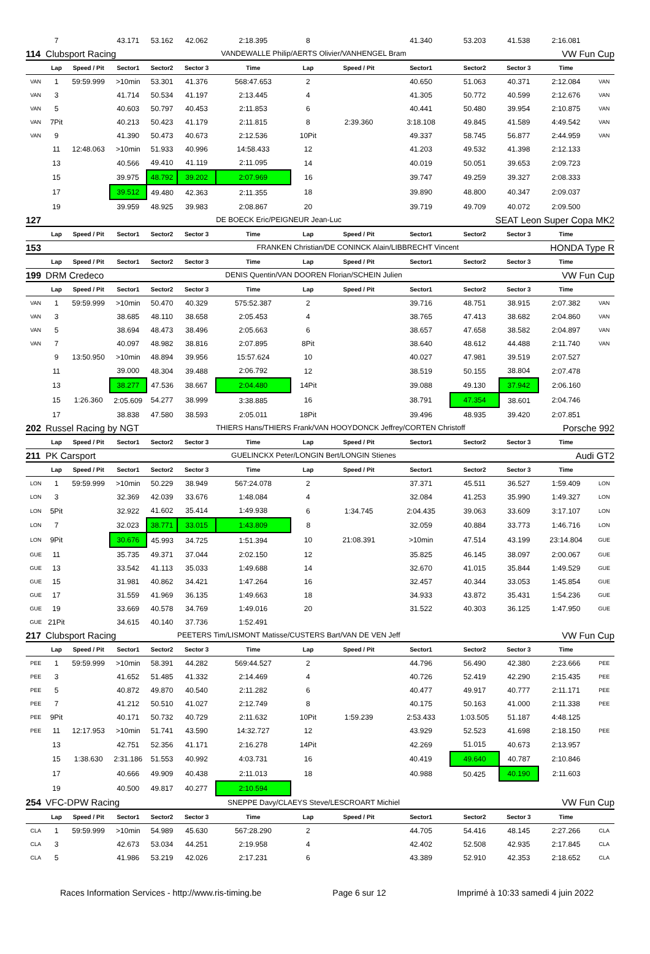| | 7 | | 43.171 | 53.162 | 42.062 | 2:18.395 | 8 | | 41.340 | 53.203 | 41.538 | 2:16.081 | |
| 114 | Clubsport Racing | | | | VANDEWALLE Philip/AERTS Olivier/VANHENGEL Bram | | | | | VW Fun Cup | | | |
| | Lap | Speed / Pit | Sector1 | Sector2 | Sector 3 | Time | Lap | Speed / Pit | Sector1 | Sector2 | Sector 3 | Time | |
| VAN | 1 | 59:59.999 | >10min | 53.301 | 41.376 | 568:47.653 | 2 | | 40.650 | 51.063 | 40.371 | 2:12.084 | VAN |
| VAN | 3 | | 41.714 | 50.534 | 41.197 | 2:13.445 | 4 | | 41.305 | 50.772 | 40.599 | 2:12.676 | VAN |
| VAN | 5 | | 40.603 | 50.797 | 40.453 | 2:11.853 | 6 | | 40.441 | 50.480 | 39.954 | 2:10.875 | VAN |
| VAN | 7Pit | | 40.213 | 50.423 | 41.179 | 2:11.815 | 8 | 2:39.360 | 3:18.108 | 49.845 | 41.589 | 4:49.542 | VAN |
| VAN | 9 | | 41.390 | 50.473 | 40.673 | 2:12.536 | 10Pit | | 49.337 | 58.745 | 56.877 | 2:44.959 | VAN |
| | 11 | 12:48.063 | >10min | 51.933 | 40.996 | 14:58.433 | 12 | | 41.203 | 49.532 | 41.398 | 2:12.133 | |
| | 13 | | 40.566 | 49.410 | 41.119 | 2:11.095 | 14 | | 40.019 | 50.051 | 39.653 | 2:09.723 | |
| | 15 | | 39.975 | 48.792 | 39.202 | 2:07.969 | 16 | | 39.747 | 49.259 | 39.327 | 2:08.333 | |
| | 17 | | 39.512 | 49.480 | 42.363 | 2:11.355 | 18 | | 39.890 | 48.800 | 40.347 | 2:09.037 | |
| | 19 | | 39.959 | 48.925 | 39.983 | 2:08.867 | 20 | | 39.719 | 49.709 | 40.072 | 2:09.500 | |
| 127 | | | | | | DE BOECK Eric/PEIGNEUR Jean-Luc | | | | SEAT Leon Super Copa MK2 | | | |
| | Lap | Speed / Pit | Sector1 | Sector2 | Sector 3 | Time | Lap | Speed / Pit | Sector1 | Sector2 | Sector 3 | Time | |
| 153 | | | | | | FRANKEN Christian/DE CONINCK Alain/LIBBRECHT Vincent | | | | | HONDA Type R | | |
| | Lap | Speed / Pit | Sector1 | Sector2 | Sector 3 | Time | Lap | Speed / Pit | Sector1 | Sector2 | Sector 3 | Time | |
| 199 | DRM Credeco | | | | DENIS Quentin/VAN DOOREN Florian/SCHEIN Julien | | | | | VW Fun Cup | | | |
| | Lap | Speed / Pit | Sector1 | Sector2 | Sector 3 | Time | Lap | Speed / Pit | Sector1 | Sector2 | Sector 3 | Time | |
| VAN | 1 | 59:59.999 | >10min | 50.470 | 40.329 | 575:52.387 | 2 | | 39.716 | 48.751 | 38.915 | 2:07.382 | VAN |
| VAN | 3 | | 38.685 | 48.110 | 38.658 | 2:05.453 | 4 | | 38.765 | 47.413 | 38.682 | 2:04.860 | VAN |
| VAN | 5 | | 38.694 | 48.473 | 38.496 | 2:05.663 | 6 | | 38.657 | 47.658 | 38.582 | 2:04.897 | VAN |
| VAN | 7 | | 40.097 | 48.982 | 38.816 | 2:07.895 | 8Pit | | 38.640 | 48.612 | 44.488 | 2:11.740 | VAN |
| | 9 | 13:50.950 | >10min | 48.894 | 39.956 | 15:57.624 | 10 | | 40.027 | 47.981 | 39.519 | 2:07.527 | |
| | 11 | | 39.000 | 48.304 | 39.488 | 2:06.792 | 12 | | 38.519 | 50.155 | 38.804 | 2:07.478 | |
| | 13 | | 38.277 | 47.536 | 38.667 | 2:04.480 | 14Pit | | 39.088 | 49.130 | 37.942 | 2:06.160 | |
| | 15 | 1:26.360 | 2:05.609 | 54.277 | 38.999 | 3:38.885 | 16 | | 38.791 | 47.354 | 38.601 | 2:04.746 | |
| | 17 | | 38.838 | 47.580 | 38.593 | 2:05.011 | 18Pit | | 39.496 | 48.935 | 39.420 | 2:07.851 | |
| 202 | Russel Racing by NGT | | | | | THIERS Hans/THIERS Frank/VAN HOOYDONCK Jeffrey/CORTEN Christoff | | | | | | Porsche 992 | |
| | Lap | Speed / Pit | Sector1 | Sector2 | Sector 3 | Time | Lap | Speed / Pit | Sector1 | Sector2 | Sector 3 | Time | |
| 211 | PK Carsport | | | | GUELINCKX Peter/LONGIN Bert/LONGIN Stienes | | | | | Audi GT2 | | | |
| | Lap | Speed / Pit | Sector1 | Sector2 | Sector 3 | Time | Lap | Speed / Pit | Sector1 | Sector2 | Sector 3 | Time | |
| LON | 1 | 59:59.999 | >10min | 50.229 | 38.949 | 567:24.078 | 2 | | 37.371 | 45.511 | 36.527 | 1:59.409 | LON |
| LON | 3 | | 32.369 | 42.039 | 33.676 | 1:48.084 | 4 | | 32.084 | 41.253 | 35.990 | 1:49.327 | LON |
| LON | 5Pit | | 32.922 | 41.602 | 35.414 | 1:49.938 | 6 | 1:34.745 | 2:04.435 | 39.063 | 33.609 | 3:17.107 | LON |
| LON | 7 | | 32.023 | 38.771 | 33.015 | 1:43.809 | 8 | | 32.059 | 40.884 | 33.773 | 1:46.716 | LON |
| LON | 9Pit | | 30.676 | 45.993 | 34.725 | 1:51.394 | 10 | 21:08.391 | >10min | 47.514 | 43.199 | 23:14.804 | GUE |
| GUE | 11 | | 35.735 | 49.371 | 37.044 | 2:02.150 | 12 | | 35.825 | 46.145 | 38.097 | 2:00.067 | GUE |
| GUE | 13 | | 33.542 | 41.113 | 35.033 | 1:49.688 | 14 | | 32.670 | 41.015 | 35.844 | 1:49.529 | GUE |
| GUE | 15 | | 31.981 | 40.862 | 34.421 | 1:47.264 | 16 | | 32.457 | 40.344 | 33.053 | 1:45.854 | GUE |
| GUE | 17 | | 31.559 | 41.969 | 36.135 | 1:49.663 | 18 | | 34.933 | 43.872 | 35.431 | 1:54.236 | GUE |
| GUE | 19 | | 33.669 | 40.578 | 34.769 | 1:49.016 | 20 | | 31.522 | 40.303 | 36.125 | 1:47.950 | GUE |
| GUE | 21Pit | | 34.615 | 40.140 | 37.736 | 1:52.491 | | | | | | | |
| 217 | Clubsport Racing | | | | PEETERS Tim/LISMONT Matisse/CUSTERS Bart/VAN DE VEN Jeff | | | | | | VW Fun Cup | | |
| | Lap | Speed / Pit | Sector1 | Sector2 | Sector 3 | Time | Lap | Speed / Pit | Sector1 | Sector2 | Sector 3 | Time | |
| PEE | 1 | 59:59.999 | >10min | 58.391 | 44.282 | 569:44.527 | 2 | | 44.796 | 56.490 | 42.380 | 2:23.666 | PEE |
| PEE | 3 | | 41.652 | 51.485 | 41.332 | 2:14.469 | 4 | | 40.726 | 52.419 | 42.290 | 2:15.435 | PEE |
| PEE | 5 | | 40.872 | 49.870 | 40.540 | 2:11.282 | 6 | | 40.477 | 49.917 | 40.777 | 2:11.171 | PEE |
| PEE | 7 | | 41.212 | 50.510 | 41.027 | 2:12.749 | 8 | | 40.175 | 50.163 | 41.000 | 2:11.338 | PEE |
| PEE | 9Pit | | 40.171 | 50.732 | 40.729 | 2:11.632 | 10Pit | 1:59.239 | 2:53.433 | 1:03.505 | 51.187 | 4:48.125 | |
| PEE | 11 | 12:17.953 | >10min | 51.741 | 43.590 | 14:32.727 | 12 | | 43.929 | 52.523 | 41.698 | 2:18.150 | PEE |
| | 13 | | 42.751 | 52.356 | 41.171 | 2:16.278 | 14Pit | | 42.269 | 51.015 | 40.673 | 2:13.957 | |
| | 15 | 1:38.630 | 2:31.186 | 51.553 | 40.992 | 4:03.731 | 16 | | 40.419 | 49.640 | 40.787 | 2:10.846 | |
| | 17 | | 40.666 | 49.909 | 40.438 | 2:11.013 | 18 | | 40.988 | 50.425 | 40.190 | 2:11.603 | |
| | 19 | | 40.500 | 49.817 | 40.277 | 2:10.594 | | | | | | | |
| 254 | VFC-DPW Racing | | | | SNEPPE Davy/CLAEYS Steve/LESCROART Michiel | | | | | VW Fun Cup | | | |
| | Lap | Speed / Pit | Sector1 | Sector2 | Sector 3 | Time | Lap | Speed / Pit | Sector1 | Sector2 | Sector 3 | Time | |
| CLA | 1 | 59:59.999 | >10min | 54.989 | 45.630 | 567:28.290 | 2 | | 44.705 | 54.416 | 48.145 | 2:27.266 | CLA |
| CLA | 3 | | 42.673 | 53.034 | 44.251 | 2:19.958 | 4 | | 42.402 | 52.508 | 42.935 | 2:17.845 | CLA |
| CLA | 5 | | 41.986 | 53.219 | 42.026 | 2:17.231 | 6 | | 43.389 | 52.910 | 42.353 | 2:18.652 | CLA |
Races Information Services - http://www.ris-timing.be Page 6 sur 12 Imprimé à 10:33 samedi 4 juin 2022